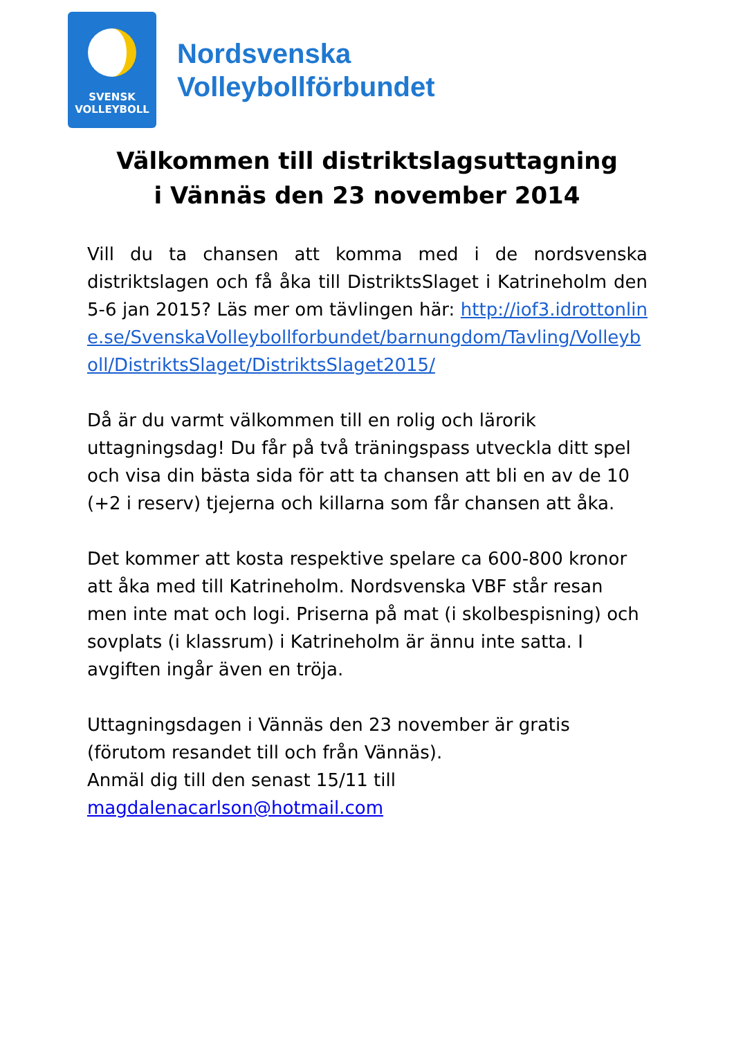SVENSK
VOLLEYBOLL
Nordsvenska
Volleybollförbundet
Välkommen till distriktslagsuttagning
i Vännäs den 23 november 2014
Vill du ta chansen att komma med i de nordsvenska distriktslagen och få åka till DistriktsSlaget i Katrineholm den 5-6 jan 2015? Läs mer om tävlingen här: http://iof3.idrottonline.se/SvenskaVolleybollforbundet/barnungdom/Tavling/Volleyboll/DistriktsSlaget/DistriktsSlaget2015/
Då är du varmt välkommen till en rolig och lärorik uttagningsdag! Du får på två träningspass utveckla ditt spel och visa din bästa sida för att ta chansen att bli en av de 10 (+2 i reserv) tjejerna och killarna som får chansen att åka.
Det kommer att kosta respektive spelare ca 600-800 kronor att åka med till Katrineholm. Nordsvenska VBF står resan men inte mat och logi. Priserna på mat (i skolbespisning) och sovplats (i klassrum) i Katrineholm är ännu inte satta. I avgiften ingår även en tröja.
Uttagningsdagen i Vännäs den 23 november är gratis (förutom resandet till och från Vännäs).
Anmäl dig till den senast 15/11 till
magdalenacarlson@hotmail.com